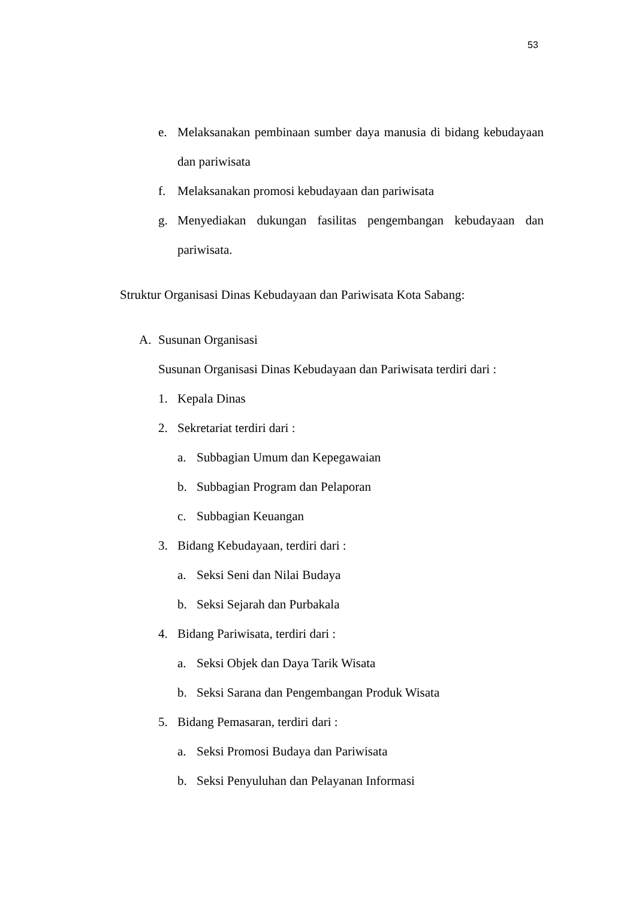53
e. Melaksanakan pembinaan sumber daya manusia di bidang kebudayaan dan pariwisata
f. Melaksanakan promosi kebudayaan dan pariwisata
g. Menyediakan dukungan fasilitas pengembangan kebudayaan dan pariwisata.
Struktur Organisasi Dinas Kebudayaan dan Pariwisata Kota Sabang:
A. Susunan Organisasi
Susunan Organisasi Dinas Kebudayaan dan Pariwisata terdiri dari :
1. Kepala Dinas
2. Sekretariat terdiri dari :
a. Subbagian Umum dan Kepegawaian
b. Subbagian Program dan Pelaporan
c. Subbagian Keuangan
3. Bidang Kebudayaan, terdiri dari :
a. Seksi Seni dan Nilai Budaya
b. Seksi Sejarah dan Purbakala
4. Bidang Pariwisata, terdiri dari :
a. Seksi Objek dan Daya Tarik Wisata
b. Seksi Sarana dan Pengembangan Produk Wisata
5. Bidang Pemasaran, terdiri dari :
a. Seksi Promosi Budaya dan Pariwisata
b. Seksi Penyuluhan dan Pelayanan Informasi